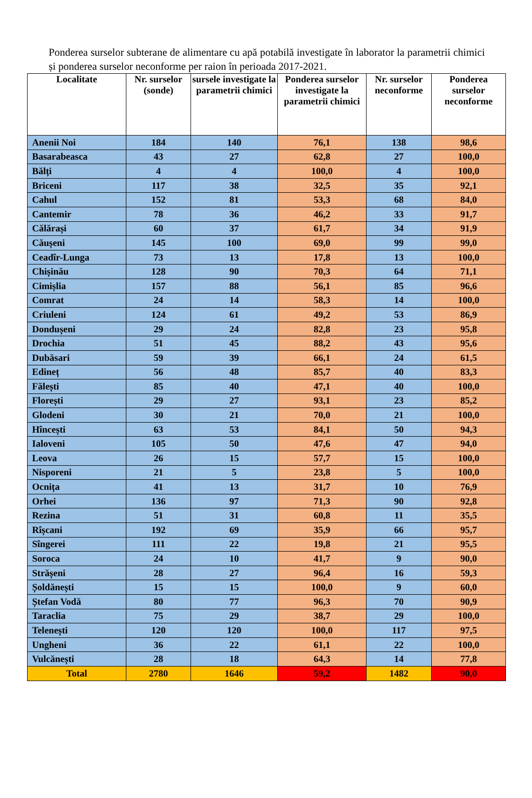Ponderea surselor subterane de alimentare cu apă potabilă investigate în laborator la parametrii chimici și ponderea surselor neconforme per raion în perioada 2017-2021.
| Localitate | Nr. surselor (sonde) | sursele investigate la parametrii chimici | Ponderea surselor investigate la parametrii chimici | Nr. surselor neconforme | Ponderea surselor neconforme |
| --- | --- | --- | --- | --- | --- |
| Anenii Noi | 184 | 140 | 76,1 | 138 | 98,6 |
| Basarabeasca | 43 | 27 | 62,8 | 27 | 100,0 |
| Bălți | 4 | 4 | 100,0 | 4 | 100,0 |
| Briceni | 117 | 38 | 32,5 | 35 | 92,1 |
| Cahul | 152 | 81 | 53,3 | 68 | 84,0 |
| Cantemir | 78 | 36 | 46,2 | 33 | 91,7 |
| Călărași | 60 | 37 | 61,7 | 34 | 91,9 |
| Căușeni | 145 | 100 | 69,0 | 99 | 99,0 |
| Ceadîr-Lunga | 73 | 13 | 17,8 | 13 | 100,0 |
| Chișinău | 128 | 90 | 70,3 | 64 | 71,1 |
| Cimișlia | 157 | 88 | 56,1 | 85 | 96,6 |
| Comrat | 24 | 14 | 58,3 | 14 | 100,0 |
| Criuleni | 124 | 61 | 49,2 | 53 | 86,9 |
| Dondușeni | 29 | 24 | 82,8 | 23 | 95,8 |
| Drochia | 51 | 45 | 88,2 | 43 | 95,6 |
| Dubăsari | 59 | 39 | 66,1 | 24 | 61,5 |
| Edineț | 56 | 48 | 85,7 | 40 | 83,3 |
| Fălești | 85 | 40 | 47,1 | 40 | 100,0 |
| Florești | 29 | 27 | 93,1 | 23 | 85,2 |
| Glodeni | 30 | 21 | 70,0 | 21 | 100,0 |
| Hîncești | 63 | 53 | 84,1 | 50 | 94,3 |
| Ialoveni | 105 | 50 | 47,6 | 47 | 94,0 |
| Leova | 26 | 15 | 57,7 | 15 | 100,0 |
| Nisporeni | 21 | 5 | 23,8 | 5 | 100,0 |
| Ocnița | 41 | 13 | 31,7 | 10 | 76,9 |
| Orhei | 136 | 97 | 71,3 | 90 | 92,8 |
| Rezina | 51 | 31 | 60,8 | 11 | 35,5 |
| Rîșcani | 192 | 69 | 35,9 | 66 | 95,7 |
| Sîngerei | 111 | 22 | 19,8 | 21 | 95,5 |
| Soroca | 24 | 10 | 41,7 | 9 | 90,0 |
| Strășeni | 28 | 27 | 96,4 | 16 | 59,3 |
| Șoldănești | 15 | 15 | 100,0 | 9 | 60,0 |
| Ștefan Vodă | 80 | 77 | 96,3 | 70 | 90,9 |
| Taraclia | 75 | 29 | 38,7 | 29 | 100,0 |
| Telenești | 120 | 120 | 100,0 | 117 | 97,5 |
| Ungheni | 36 | 22 | 61,1 | 22 | 100,0 |
| Vulcănești | 28 | 18 | 64,3 | 14 | 77,8 |
| Total | 2780 | 1646 | 59,2 | 1482 | 90,0 |